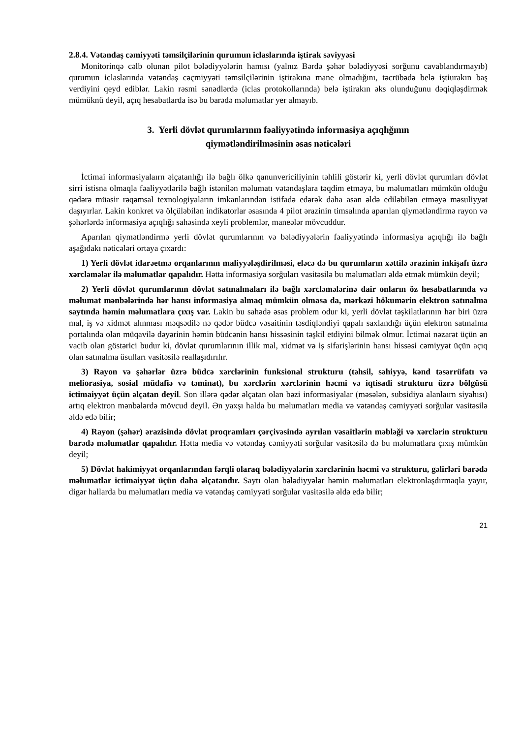2.8.4. Vətəndaş cəmiyyəti təmsilçilərinin qurumun iclaslarında iştirak səviyyəsi
Monitorinqə cəlb olunan pilot bələdiyyələrin hamısı (yalnız Bərdə şəhər bələdiyyəsi sorğunu cavablandırmayıb) qurumun iclaslarında vətəndaş cəçmiyyəti təmsilçilərinin iştirakına mane olmadığını, təcrübədə belə iştiurakın baş verdiyini qeyd ediblər. Lakin rəsmi sənədlərdə (iclas protokollarında) belə iştirakın əks olunduğunu dəqiqləşdirmək mümüknü deyil, açıq hesabatlarda isə bu barədə məlumatlar yer almayıb.
3. Yerli dövlət qurumlarının fəaliyyətində informasiya açıqlığının
qiymətləndirilməsinin əsas nəticələri
İctimai informasiyalaırn əlçatanlığı ilə bağlı ölkə qanunvericiliyinin təhlili göstərir ki, yerli dövlət qurumları dövlət sirri istisna olmaqla fəaliyyətlərilə bağlı istənilən məlumatı vətəndaşlara təqdim etməyə, bu məlumatları mümkün olduğu qədərə müasir rəqəmsal texnologiyaların imkanlarından istifadə edərək daha asan əldə ediləbilən etməyə məsuliyyət daşıyırlar. Lakin konkret və ölçüləbilən indikatorlar əsasında 4 pilot ərazinin timsalında aparılan qiymətləndirmə rayon və şəhərlərdə informasiya açıqlığı sahəsində xeyli problemlər, maneələr mövcuddur.
Aparılan qiymətləndirmə yerli dövlət qurumlarının və bələdiyyələrin fəaliyyətində informasiya açıqlığı ilə bağlı aşağıdakı nəticələri ortaya çıxardı:
1) Yerli dövlət idarəetmə orqanlarının maliyyələşdirilməsi, eləcə də bu qurumların xəttilə ərazinin inkişafı üzrə xərcləmələr ilə məlumatlar qapalıdır. Hətta informasiya sorğuları vasitəsilə bu məlumatları əldə etmək mümkün deyil;
2) Yerli dövlət qurumlarının dövlət satınalmaları ilə bağlı xərcləmələrinə dair onların öz hesabatlarında və məlumat mənbələrində hər hansı informasiya almaq mümkün olmasa da, mərkəzi hökumərin elektron satınalma saytında həmin məlumatlara çıxış var. Lakin bu sahədə əsas problem odur ki, yerli dövlət təşkilatlarının hər biri üzrə mal, iş və xidmət alınması məqsədilə nə qədər büdcə vəsaitinin təsdiqləndiyi qapalı saxlandığı üçün elektron satınalma portalında olan müqavilə dəyərinin həmin büdcənin hansı hissəsinin təşkil etdiyini bilmək olmur. İctimai nəzarət üçün ən vacib olan göstərici budur ki, dövlət qurumlarının illik mal, xidmət və iş sifarişlərinin hansı hissəsi cəmiyyət üçün açıq olan satınalma üsulları vasitəsilə reallaşıdırılır.
3) Rayon və şəhərlər üzrə büdcə xərclərinin funksional strukturu (təhsil, səhiyyə, kənd təsərrüfatı və meliorasiya, sosial müdafiə və təminat), bu xərclərin xərclərinin həcmi və iqtisadi strukturu üzrə bölgüsü ictimaiyyət üçün əlçatan deyil. Son illərə qədər əlçatan olan bəzi informasiyalar (məsələn, subsidiya alanlaırn siyahısı) artıq elektron mənbələrdə mövcud deyil. Ən yaxşı halda bu məlumatları media və vətəndaş cəmiyyəti sorğular vasitəsilə əldə edə bilir;
4) Rayon (şəhər) ərazisində dövlət proqramları çərçivəsində ayrılan vəsaitlərin məbləği və xərclərin strukturu barədə məlumatlar qapalıdır. Hətta media və vətəndaş cəmiyyəti sorğular vasitəsilə də bu məlumatlara çıxış mümkün deyil;
5) Dövlət hakimiyyət orqanlarından fərqli olaraq bələdiyyələrin xərclərinin həcmi və strukturu, gəlirləri barədə məlumatlar ictimaiyyət üçün daha əlçatandır. Saytı olan bələdiyyələr həmin məlumatları elektronlaşdırmaqla yayır, digər hallarda bu məlumatları media və vətəndaş cəmiyyəti sorğular vasitəsilə əldə edə bilir;
21